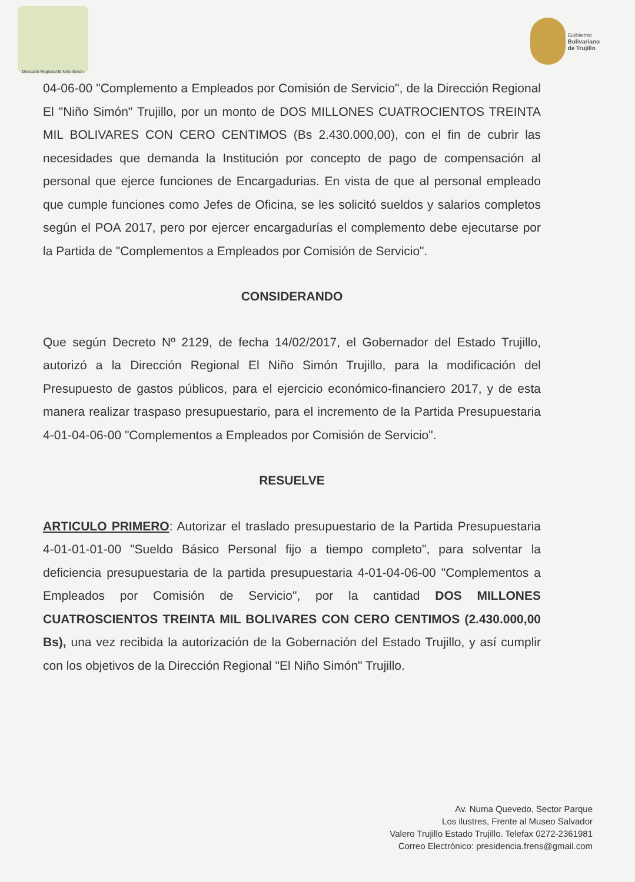Dirección Regional El Niño Simón
Gobierno
Bolivariano
de Trujillo
04-06-00 "Complemento a Empleados por Comisión de Servicio", de la Dirección Regional El "Niño Simón" Trujillo, por un monto de DOS MILLONES CUATROCIENTOS TREINTA MIL BOLIVARES CON CERO CENTIMOS (Bs 2.430.000,00), con el fin de cubrir las necesidades que demanda la Institución por concepto de pago de compensación al personal que ejerce funciones de Encargadurias. En vista de que al personal empleado que cumple funciones como Jefes de Oficina, se les solicitó sueldos y salarios completos según el POA 2017, pero por ejercer encargadurías el complemento debe ejecutarse por la Partida de "Complementos a Empleados por Comisión de Servicio".
CONSIDERANDO
Que según Decreto Nº 2129, de fecha 14/02/2017, el Gobernador del Estado Trujillo, autorizó a la Dirección Regional El Niño Simón Trujillo, para la modificación del Presupuesto de gastos públicos, para el ejercicio económico-financiero 2017, y de esta manera realizar traspaso presupuestario, para el incremento de la Partida Presupuestaria 4-01-04-06-00 "Complementos a Empleados por Comisión de Servicio".
RESUELVE
ARTICULO PRIMERO: Autorizar el traslado presupuestario de la Partida Presupuestaria 4-01-01-01-00 "Sueldo Básico Personal fijo a tiempo completo", para solventar la deficiencia presupuestaria de la partida presupuestaria 4-01-04-06-00 "Complementos a Empleados por Comisión de Servicio", por la cantidad DOS MILLONES CUATROSCIENTOS TREINTA MIL BOLIVARES CON CERO CENTIMOS (2.430.000,00 Bs), una vez recibida la autorización de la Gobernación del Estado Trujillo, y así cumplir con los objetivos de la Dirección Regional "El Niño Simón" Trujillo.
Av. Numa Quevedo, Sector Parque
Los ilustres, Frente al Museo Salvador
Valero Trujillo Estado Trujillo. Telefax 0272-2361981
Correo Electrónico: presidencia.frens@gmail.com